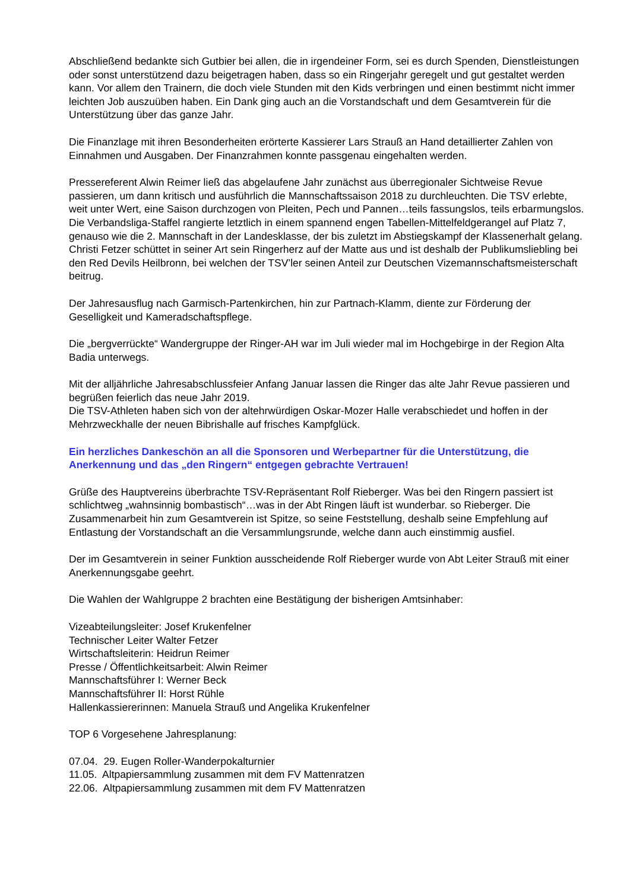Abschließend bedankte sich Gutbier bei allen, die in irgendeiner Form, sei es durch Spenden, Dienstleistungen oder sonst unterstützend dazu beigetragen haben, dass so ein Ringerjahr geregelt und gut gestaltet werden kann. Vor allem den Trainern, die doch viele Stunden mit den Kids verbringen und einen bestimmt nicht immer leichten Job auszuüben haben. Ein Dank ging auch an die Vorstandschaft und dem Gesamtverein für die Unterstützung über das ganze Jahr.
Die Finanzlage mit ihren Besonderheiten erörterte Kassierer Lars Strauß an Hand detaillierter Zahlen von Einnahmen und Ausgaben. Der Finanzrahmen konnte passgenau eingehalten werden.
Pressereferent Alwin Reimer ließ das abgelaufene Jahr zunächst aus überregionaler Sichtweise Revue passieren, um dann kritisch und ausführlich die Mannschaftssaison 2018 zu durchleuchten. Die TSV erlebte, weit unter Wert, eine Saison durchzogen von Pleiten, Pech und Pannen…teils fassungslos, teils erbarmungslos. Die Verbandsliga-Staffel rangierte letztlich in einem spannend engen Tabellen-Mittelfeldgerangel auf Platz 7, genauso wie die 2. Mannschaft in der Landesklasse, der bis zuletzt im Abstiegskampf der Klassenerhalt gelang.
Christi Fetzer schüttet in seiner Art sein Ringerherz auf der Matte aus und ist deshalb der Publikumsliebling bei den Red Devils Heilbronn, bei welchen der TSV’ler seinen Anteil zur Deutschen Vizemannschaftsmeisterschaft beitrug.
Der Jahresausflug nach Garmisch-Partenkirchen, hin zur Partnach-Klamm, diente zur Förderung der Geselligkeit und Kameradschaftspflege.
Die „bergverrückte“ Wandergruppe der Ringer-AH war im Juli wieder mal im Hochgebirge in der Region Alta Badia unterwegs.
Mit der alljährliche Jahresabschlussfeier Anfang Januar lassen die Ringer das alte Jahr Revue passieren und begrüßen feierlich das neue Jahr 2019.
Die TSV-Athleten haben sich von der altehrwürdigen Oskar-Mozer Halle verabschiedet und hoffen in der Mehrzweckhalle der neuen Bibrishalle auf frisches Kampfglück.
Ein herzliches Dankeschön an all die Sponsoren und Werbepartner für die Unterstützung, die Anerkennung und das „den Ringern“ entgegen gebrachte Vertrauen!
Grüße des Hauptvereins überbrachte TSV-Repräsentant Rolf Rieberger. Was bei den Ringern passiert ist schlichtweg „wahnsinnig bombastisch“…was in der Abt Ringen läuft ist wunderbar. so Rieberger. Die Zusammenarbeit hin zum Gesamtverein ist Spitze, so seine Feststellung, deshalb seine Empfehlung auf Entlastung der Vorstandschaft an die Versammlungsrunde, welche dann auch einstimmig ausfiel.
Der im Gesamtverein in seiner Funktion ausscheidende Rolf Rieberger wurde von Abt Leiter Strauß mit einer Anerkennungsgabe geehrt.
Die Wahlen der Wahlgruppe 2 brachten eine Bestätigung der bisherigen Amtsinhaber:
Vizeabteilungsleiter: Josef Krukenfelner
Technischer Leiter Walter Fetzer
Wirtschaftsleiterin: Heidrun Reimer
Presse / Öffentlichkeitsarbeit: Alwin Reimer
Mannschaftsführer I: Werner Beck
Mannschaftsführer II: Horst Rühle
Hallenkassiererinnen: Manuela Strauß und Angelika Krukenfelner
TOP 6 Vorgesehene Jahresplanung:
07.04. 29. Eugen Roller-Wanderpokalturnier
11.05. Altpapiersammlung zusammen mit dem FV Mattenratzen
22.06. Altpapiersammlung zusammen mit dem FV Mattenratzen